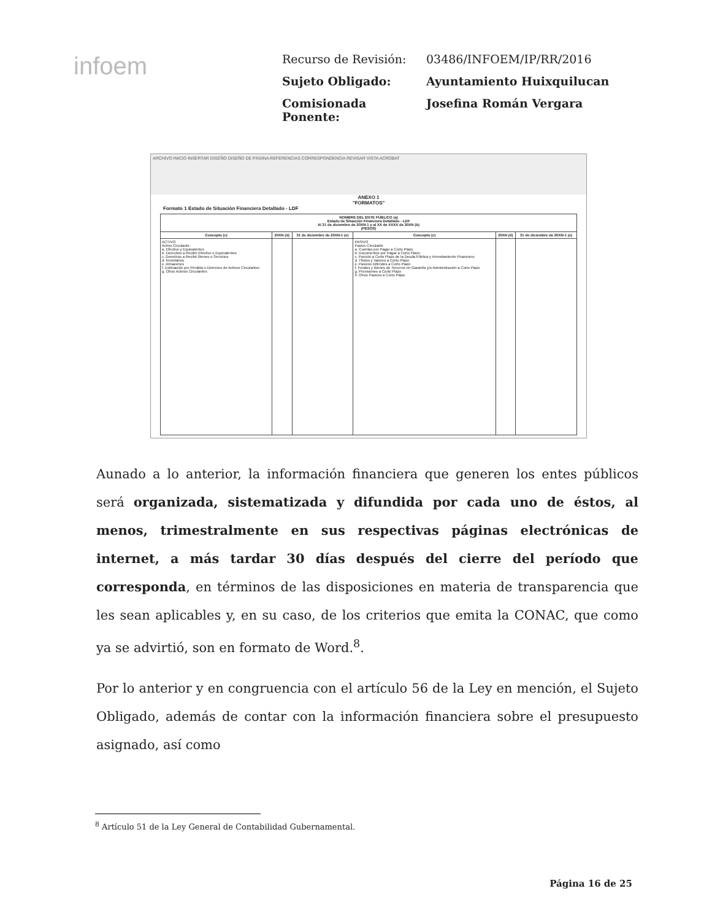infoem
Recurso de Revisión: 03486/INFOEM/IP/RR/2016
Sujeto Obligado: Ayuntamiento Huixquilucan
Comisionada Ponente: Josefina Román Vergara
ARCHIVO INICIO INSERTAR DISEÑO DISEÑO DE PÁGINA REFERENCIAS CORRESPONDENCIA REVISAR VISTA ACROBAT
ANEXO 1
"FORMATOS"
Formato 1 Estado de Situación Financiera Detallado - LDF
| NOMBRE DEL ENTE PÚBLICO (a) Estado de Situación Financiera Detallado - LDF Al 31 de diciembre de 20XN-1 y al XX de XXXX de 20XN (b) (PESOS) | | | | | |
| --- | --- | --- | --- | --- | --- |
| Concepto (c) | 20XN (d) | 31 de diciembre de 20XN-1 (e) | Concepto (c) | 20XN (d) | 31 de diciembre de 20XN-1 (e) |
| ACTIVO Activo Circulante a. Efectivo y Equivalentes b. Derechos a Recibir Efectivo o Equivalentes c. Derechos a Recibir Bienes o Servicios d. Inventarios e. Almacenes f. Estimación por Pérdida o Deterioro de Activos Circulantes g. Otros Activos Circulantes | | | PASIVO Pasivo Circulante a. Cuentas por Pagar a Corto Plazo b. Documentos por Pagar a Corto Plazo c. Porción a Corto Plazo de la Deuda Pública y Arrendamiento Financiero d. Títulos y Valores a Corto Plazo e. Pasivos Diferidos a Corto Plazo f. Fondos y Bienes de Terceros en Garantía y/o Administración a Corto Plazo g. Provisiones a Corto Plazo h. Otros Pasivos a Corto Plazo | | |
Aunado a lo anterior, la información financiera que generen los entes públicos será organizada, sistematizada y difundida por cada uno de éstos, al menos, trimestralmente en sus respectivas páginas electrónicas de internet, a más tardar 30 días después del cierre del período que corresponda, en términos de las disposiciones en materia de transparencia que les sean aplicables y, en su caso, de los criterios que emita la CONAC, que como ya se advirtió, son en formato de Word.<sup>8</sup>.
Por lo anterior y en congruencia con el artículo 56 de la Ley en mención, el Sujeto Obligado, además de contar con la información financiera sobre el presupuesto asignado, así como
<sup>8</sup> Artículo 51 de la Ley General de Contabilidad Gubernamental.
Página 16 de 25